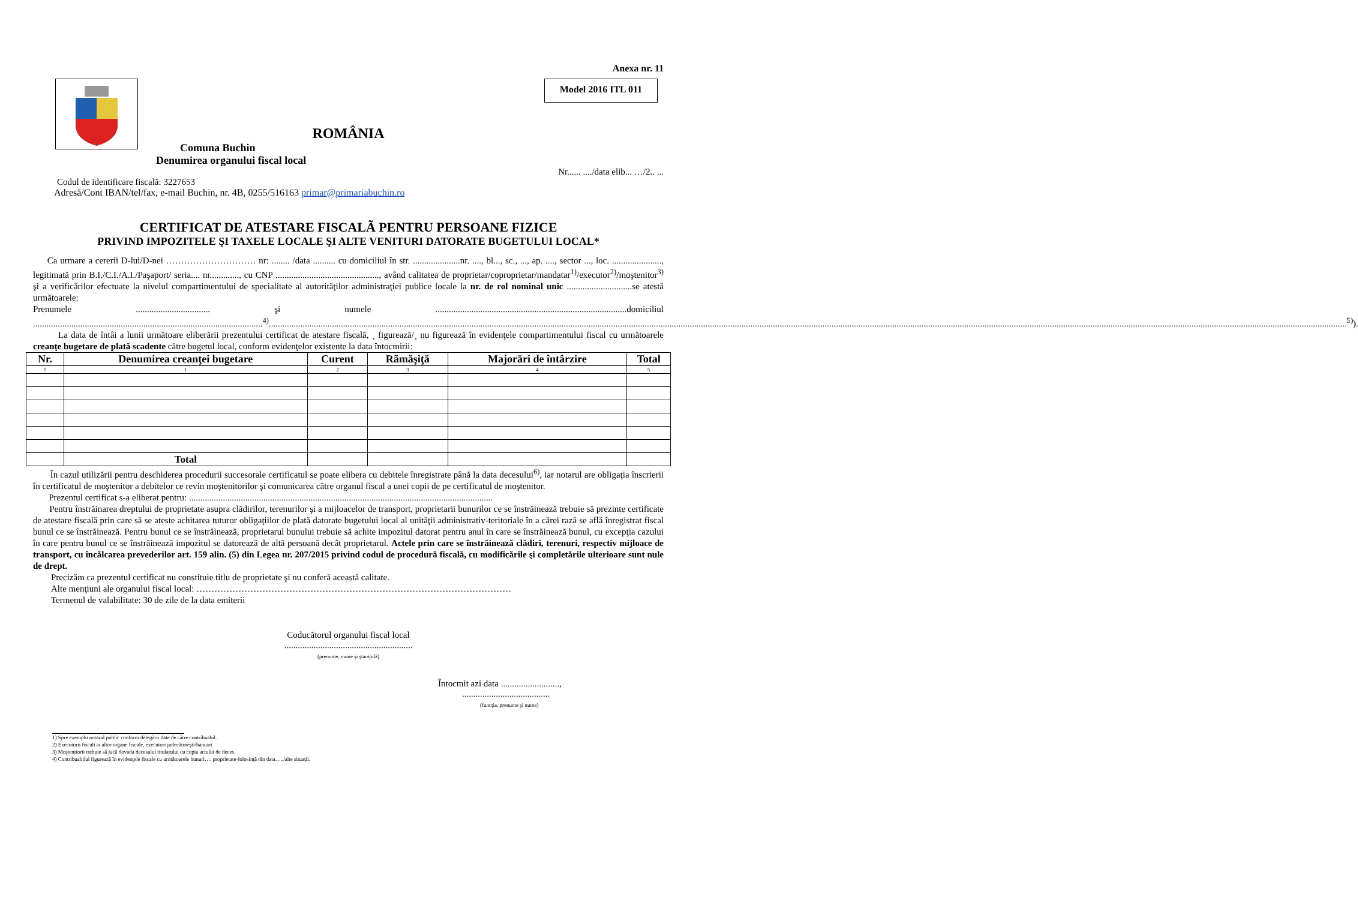Anexa nr. 11
Model 2016 ITL 011
ROMÂNIA
Comuna Buchin
Denumirea organului fiscal local
Nr...... ..../data elib... …/2.. ...
Codul de identificare fiscală: 3227653
Adresă/Cont IBAN/tel/fax, e-mail Buchin, nr. 4B, 0255/516163 primar@primariabuchin.ro
CERTIFICAT DE ATESTARE FISCALÃ PENTRU PERSOANE FIZICE
PRIVIND IMPOZITELE ŞI TAXELE LOCALE ŞI ALTE VENITURI DATORATE BUGETULUI LOCAL*
Ca urmare a cererii D-lui/D-nei ………………………… nr: ........ /data .......... cu domiciliul în str. .....................nr. ...., bl..., sc., ..., ap. ...., sector ..., loc. ......................, legitimată prin B.I./C.I./A.I./Paşaport/ seria.... nr............., cu CNP .............................................., având calitatea de proprietar/coproprietar/mandatar<sup>1)</sup>/executor<sup>2)</sup>/moştenitor<sup>3)</sup> şi a verificărilor efectuate la nivelul compartimentului de specialitate al autorităţilor administraţiei publice locale la nr. de rol nominal unic .............................se atestă următoarele:
Prenumele ................................. şi numele .....................................................................................domiciliul ......................................................................................................<sup>4)</sup>...............................................................................................................................................................................................................................................................................................................................................................................................................................................................................................<sup>5)</sup>).
La data de întâi a lunii următoare eliberării prezentului certificat de atestare fiscală, ¸ figurează/¸ nu figurează în evidenţele compartimentului fiscal cu următoarele creanţe bugetare de plată scadente către bugetul local, conform evidenţelor existente la data întocmirii:
| Nr. | Denumirea creanţei bugetare | Curent | Rãmăşiţă | Majorări de întârzire | Total |
| --- | --- | --- | --- | --- | --- |
| 0 | 1 | 2 | 3 | 4 | 5 |
| | Total | | | | |
În cazul utilizării pentru deschiderea procedurii succesorale certificatul se poate elibera cu debitele înregistrate până la data decesului<sup>6)</sup>, iar notarul are obligaţia înscrierii în certificatul de moştenitor a debitelor ce revin moştenitorilor şi comunicarea către organul fiscal a unei copii de pe certificatul de moştenitor.
Prezentul certificat s-a eliberat pentru: .......................................................................................................................................
Pentru înstrăinarea dreptului de proprietate asupra clădirilor, terenurilor şi a mijloacelor de transport, proprietarii bunurilor ce se înstrăinează trebuie să prezinte certificate de atestare fiscală prin care să se ateste achitarea tuturor obligaţiilor de plată datorate bugetului local al unităţii administrativ-teritoriale în a cărei rază se află înregistrat fiscal bunul ce se înstrăinează. Pentru bunul ce se înstrăinează, proprietarul bunului trebuie să achite impozitul datorat pentru anul în care se înstrăinează bunul, cu excepţia cazului în care pentru bunul ce se înstrăinează impozitul se datorează de altă persoană decât proprietarul. Actele prin care se înstrăinează clădiri, terenuri, respectiv mijloace de transport, cu încălcarea prevederilor art. 159 alin. (5) din Legea nr. 207/2015 privind codul de procedură fiscală, cu modificările şi completările ulterioare sunt nule de drept.
Precizăm ca prezentul certificat nu constituie titlu de proprietate şi nu conferă această calitate.
Alte menţiuni ale organului fiscal local: ……………………………………………………………………………………………
Termenul de valabilitate: 30 de zile de la data emiterii
Coducătorul organului fiscal local
.........................................................
(prenume, nume şi ştampilă)
Întocmit azi data ..........................,
.......................................
(funcţia, prenume şi nume)
1) Spre exemplu notarul public conform delegării date de către contribuabil.
2) Executorii fiscali ai altor organe fiscale, executori judecătoreşti/bancari.
3) Moştenitorii trebuie să facă dovada decesului titularului cu copia actului de deces.
4) Contribuabilul figurează în evidenţele fiscale cu următoarele bunuri…. proprietate-folosinţă din data…../alte situaţii.